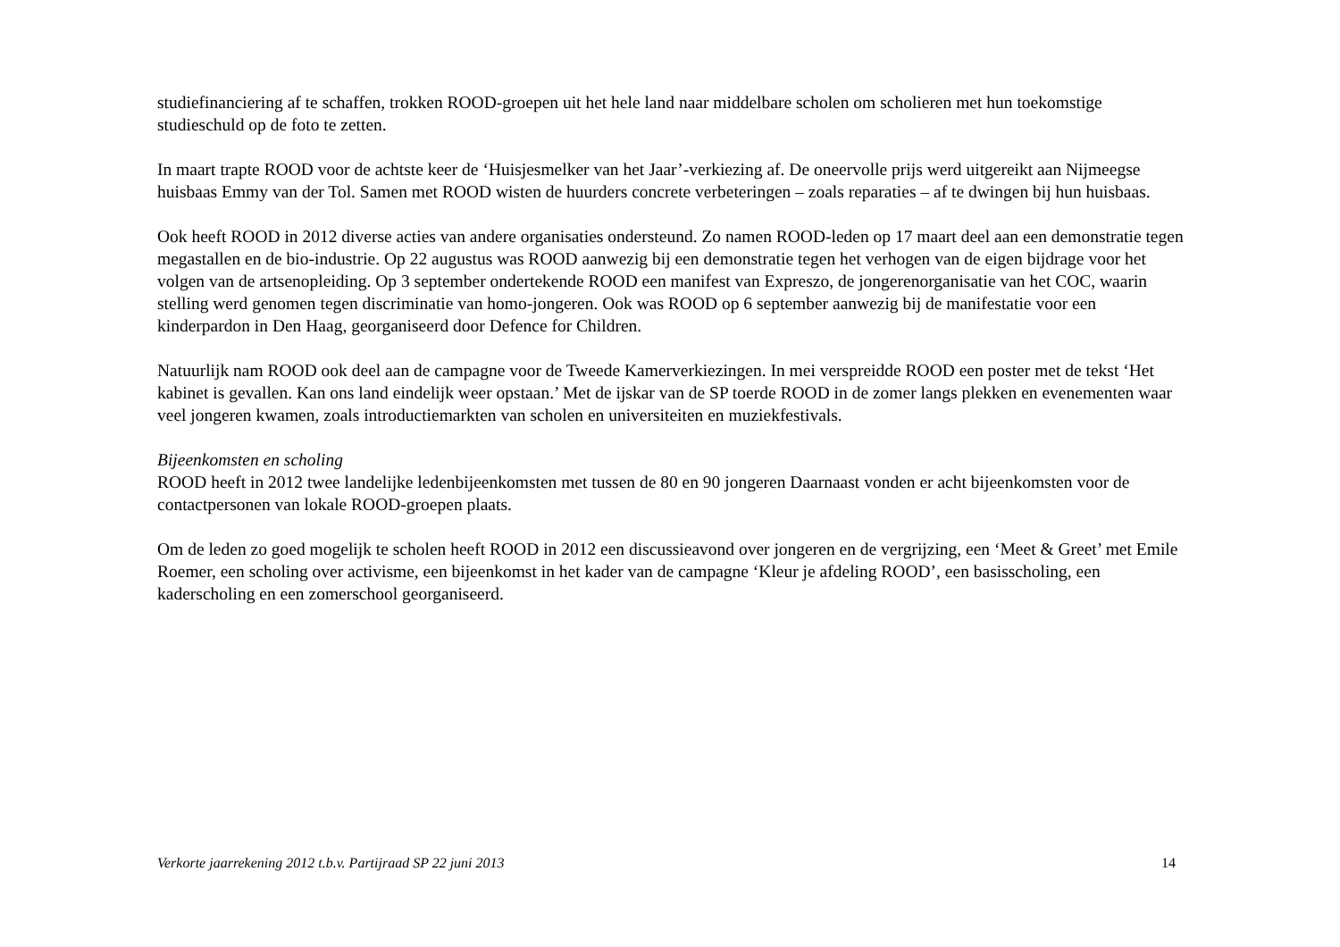studiefinanciering af te schaffen, trokken ROOD-groepen uit het hele land naar middelbare scholen om scholieren met hun toekomstige studieschuld op de foto te zetten.
In maart trapte ROOD voor de achtste keer de ‘Huisjesmelker van het Jaar’-verkiezing af. De oneervolle prijs werd uitgereikt aan Nijmeegse huisbaas Emmy van der Tol. Samen met ROOD wisten de huurders concrete verbeteringen – zoals reparaties – af te dwingen bij hun huisbaas.
Ook heeft ROOD in 2012 diverse acties van andere organisaties ondersteund. Zo namen ROOD-leden op 17 maart deel aan een demonstratie tegen megastallen en de bio-industrie. Op 22 augustus was ROOD aanwezig bij een demonstratie tegen het verhogen van de eigen bijdrage voor het volgen van de artsenopleiding. Op 3 september ondertekende ROOD een manifest van Expreszo, de jongerenorganisatie van het COC, waarin stelling werd genomen tegen discriminatie van homo-jongeren. Ook was ROOD op 6 september aanwezig bij de manifestatie voor een kinderpardon in Den Haag, georganiseerd door Defence for Children.
Natuurlijk nam ROOD ook deel aan de campagne voor de Tweede Kamerverkiezingen. In mei verspreidde ROOD een poster met de tekst ‘Het kabinet is gevallen. Kan ons land eindelijk weer opstaan.’ Met de ijskar van de SP toerde ROOD in de zomer langs plekken en evenementen waar veel jongeren kwamen, zoals introductiemarkten van scholen en universiteiten en muziekfestivals.
Bijeenkomsten en scholing
ROOD heeft in 2012 twee landelijke ledenbijeenkomsten met tussen de 80 en 90 jongeren Daarnaast vonden er acht bijeenkomsten voor de contactpersonen van lokale ROOD-groepen plaats.
Om de leden zo goed mogelijk te scholen heeft ROOD in 2012 een discussieavond over jongeren en de vergrijzing, een ‘Meet & Greet’ met Emile Roemer, een scholing over activisme, een bijeenkomst in het kader van de campagne ‘Kleur je afdeling ROOD’, een basisscholing, een kaderscholing en een zomerschool georganiseerd.
Verkorte jaarrekening 2012 t.b.v. Partijraad SP 22 juni 2013 14